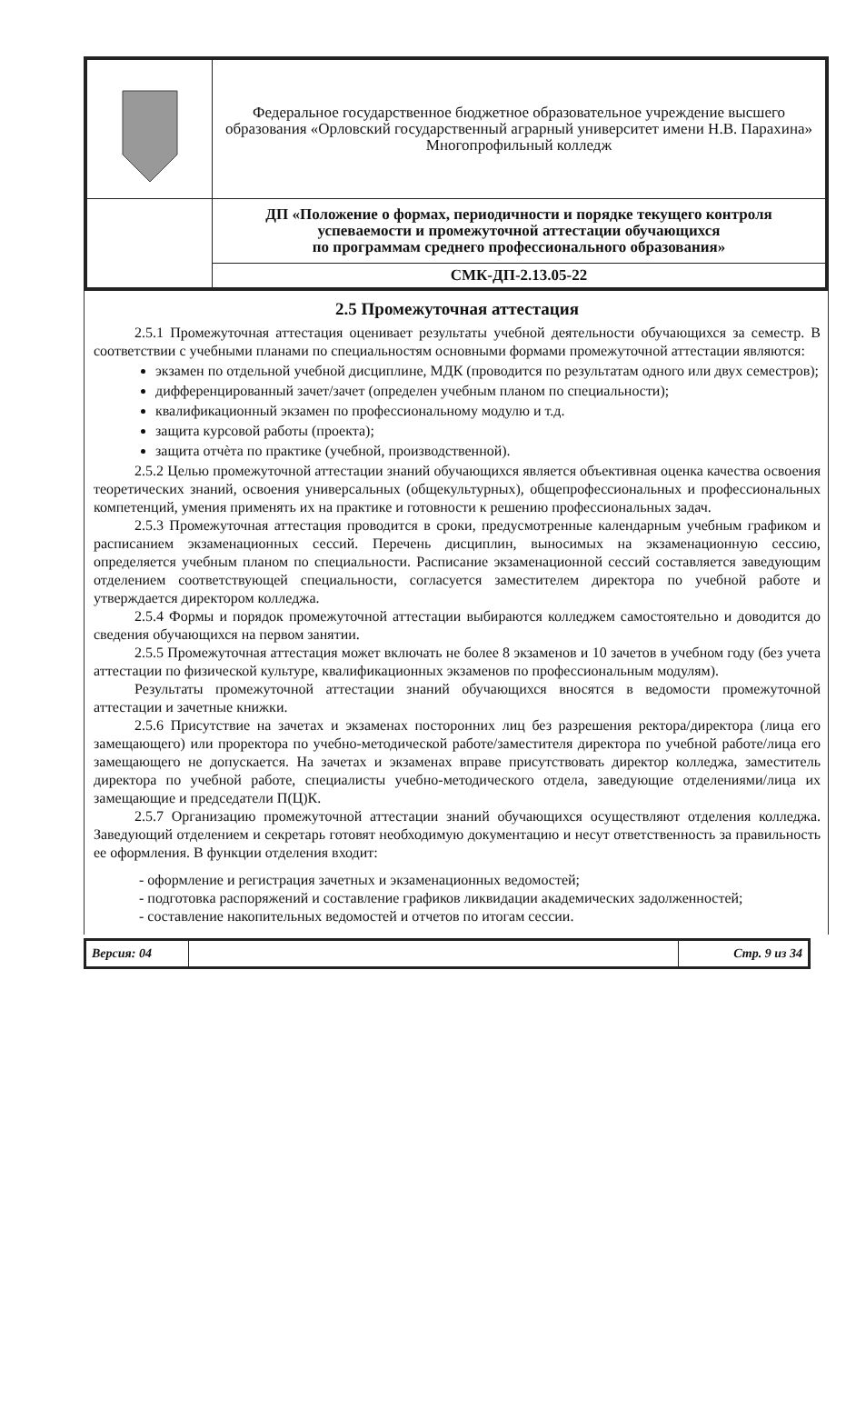| | Федеральное государственное бюджетное образовательное учреждение высшего образования «Орловский государственный аграрный университет имени Н.В. Парахина» Многопрофильный колледж |
| | ДП «Положение о формах, периодичности и порядке текущего контроля успеваемости и промежуточной аттестации обучающихся по программам среднего профессионального образования» |
| | СМК-ДП-2.13.05-22 |
2.5 Промежуточная аттестация
2.5.1 Промежуточная аттестация оценивает результаты учебной деятельности обучающихся за семестр. В соответствии с учебными планами по специальностям основными формами промежуточной аттестации являются:
экзамен по отдельной учебной дисциплине, МДК (проводится по результатам одного или двух семестров);
дифференцированный зачет/зачет (определен учебным планом по специальности);
квалификационный экзамен по профессиональному модулю и т.д.
защита курсовой работы (проекта);
защита отчѐта по практике (учебной, производственной).
2.5.2 Целью промежуточной аттестации знаний обучающихся является объективная оценка качества освоения теоретических знаний, освоения универсальных (общекультурных), общепрофессиональных и профессиональных компетенций, умения применять их на практике и готовности к решению профессиональных задач.
2.5.3 Промежуточная аттестация проводится в сроки, предусмотренные календарным учебным графиком и расписанием экзаменационных сессий. Перечень дисциплин, выносимых на экзаменационную сессию, определяется учебным планом по специальности. Расписание экзаменационной сессий составляется заведующим отделением соответствующей специальности, согласуется заместителем директора по учебной работе и утверждается директором колледжа.
2.5.4 Формы и порядок промежуточной аттестации выбираются колледжем самостоятельно и доводится до сведения обучающихся на первом занятии.
2.5.5 Промежуточная аттестация может включать не более 8 экзаменов и 10 зачетов в учебном году (без учета аттестации по физической культуре, квалификационных экзаменов по профессиональным модулям).
Результаты промежуточной аттестации знаний обучающихся вносятся в ведомости промежуточной аттестации и зачетные книжки.
2.5.6 Присутствие на зачетах и экзаменах посторонних лиц без разрешения ректора/директора (лица его замещающего) или проректора по учебно-методической работе/заместителя директора по учебной работе/лица его замещающего не допускается. На зачетах и экзаменах вправе присутствовать директор колледжа, заместитель директора по учебной работе, специалисты учебно-методического отдела, заведующие отделениями/лица их замещающие и председатели П(Ц)К.
2.5.7 Организацию промежуточной аттестации знаний обучающихся осуществляют отделения колледжа. Заведующий отделением и секретарь готовят необходимую документацию и несут ответственность за правильность ее оформления. В функции отделения входит:
- оформление и регистрация зачетных и экзаменационных ведомостей;
- подготовка распоряжений и составление графиков ликвидации академических задолженностей;
- составление накопительных ведомостей и отчетов по итогам сессии.
| Версия: 04 | | Стр. 9 из 34 |